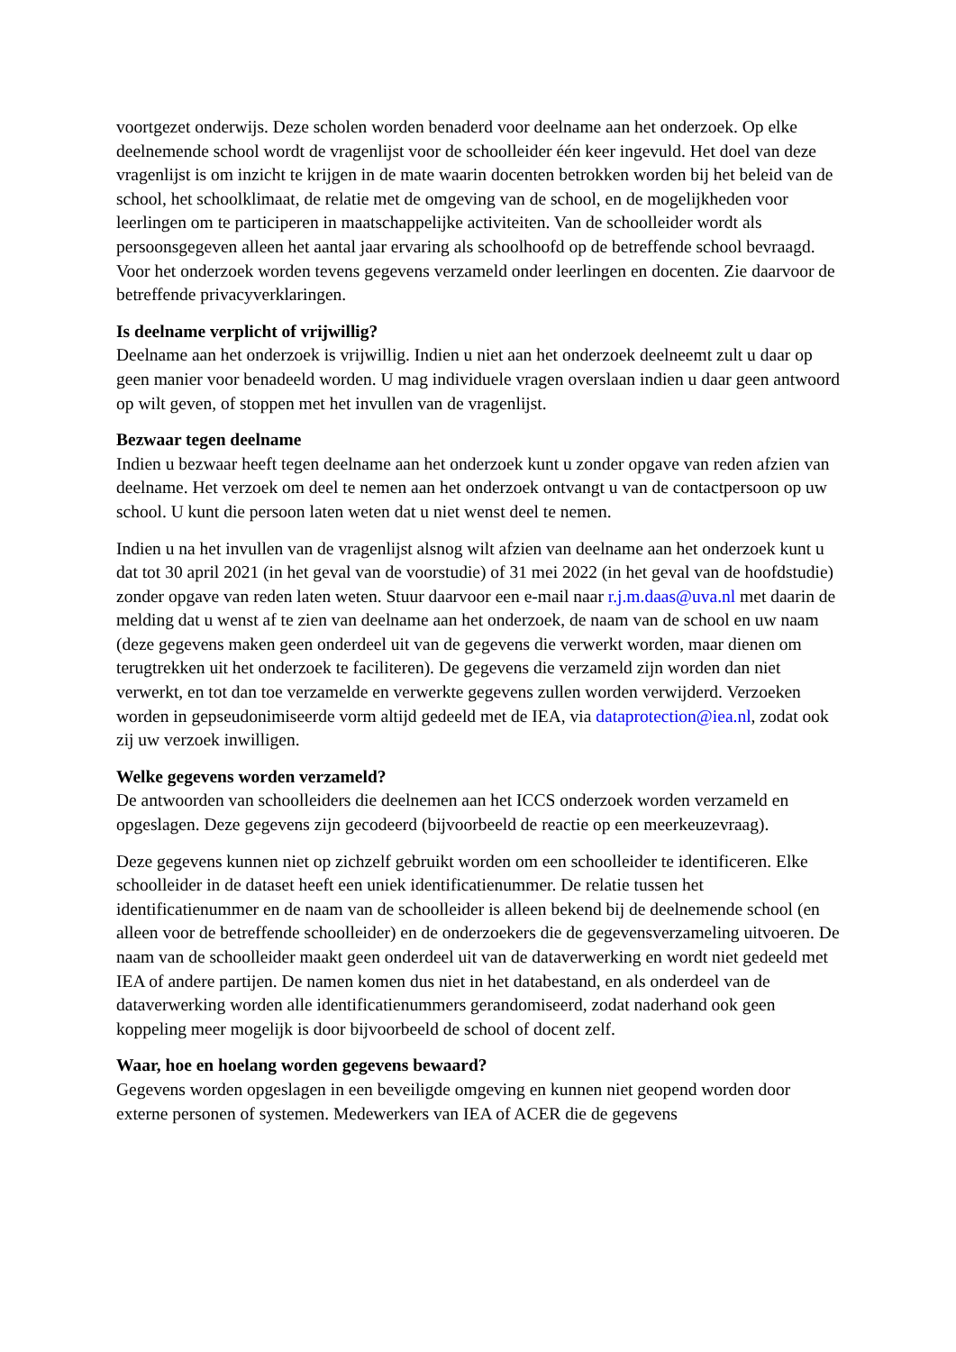voortgezet onderwijs. Deze scholen worden benaderd voor deelname aan het onderzoek. Op elke deelnemende school wordt de vragenlijst voor de schoolleider één keer ingevuld. Het doel van deze vragenlijst is om inzicht te krijgen in de mate waarin docenten betrokken worden bij het beleid van de school, het schoolklimaat, de relatie met de omgeving van de school, en de mogelijkheden voor leerlingen om te participeren in maatschappelijke activiteiten. Van de schoolleider wordt als persoonsgegeven alleen het aantal jaar ervaring als schoolhoofd op de betreffende school bevraagd. Voor het onderzoek worden tevens gegevens verzameld onder leerlingen en docenten. Zie daarvoor de betreffende privacyverklaringen.
Is deelname verplicht of vrijwillig?
Deelname aan het onderzoek is vrijwillig. Indien u niet aan het onderzoek deelneemt zult u daar op geen manier voor benadeeld worden. U mag individuele vragen overslaan indien u daar geen antwoord op wilt geven, of stoppen met het invullen van de vragenlijst.
Bezwaar tegen deelname
Indien u bezwaar heeft tegen deelname aan het onderzoek kunt u zonder opgave van reden afzien van deelname. Het verzoek om deel te nemen aan het onderzoek ontvangt u van de contactpersoon op uw school. U kunt die persoon laten weten dat u niet wenst deel te nemen.
Indien u na het invullen van de vragenlijst alsnog wilt afzien van deelname aan het onderzoek kunt u dat tot 30 april 2021 (in het geval van de voorstudie) of 31 mei 2022 (in het geval van de hoofdstudie) zonder opgave van reden laten weten. Stuur daarvoor een e-mail naar r.j.m.daas@uva.nl met daarin de melding dat u wenst af te zien van deelname aan het onderzoek, de naam van de school en uw naam (deze gegevens maken geen onderdeel uit van de gegevens die verwerkt worden, maar dienen om terugtrekken uit het onderzoek te faciliteren). De gegevens die verzameld zijn worden dan niet verwerkt, en tot dan toe verzamelde en verwerkte gegevens zullen worden verwijderd. Verzoeken worden in gepseudonimiseerde vorm altijd gedeeld met de IEA, via dataprotection@iea.nl, zodat ook zij uw verzoek inwilligen.
Welke gegevens worden verzameld?
De antwoorden van schoolleiders die deelnemen aan het ICCS onderzoek worden verzameld en opgeslagen. Deze gegevens zijn gecodeerd (bijvoorbeeld de reactie op een meerkeuzevraag).
Deze gegevens kunnen niet op zichzelf gebruikt worden om een schoolleider te identificeren. Elke schoolleider in de dataset heeft een uniek identificatienummer. De relatie tussen het identificatienummer en de naam van de schoolleider is alleen bekend bij de deelnemende school (en alleen voor de betreffende schoolleider) en de onderzoekers die de gegevensverzameling uitvoeren. De naam van de schoolleider maakt geen onderdeel uit van de dataverwerking en wordt niet gedeeld met IEA of andere partijen. De namen komen dus niet in het databestand, en als onderdeel van de dataverwerking worden alle identificatienummers gerandomiseerd, zodat naderhand ook geen koppeling meer mogelijk is door bijvoorbeeld de school of docent zelf.
Waar, hoe en hoelang worden gegevens bewaard?
Gegevens worden opgeslagen in een beveiligde omgeving en kunnen niet geopend worden door externe personen of systemen. Medewerkers van IEA of ACER die de gegevens